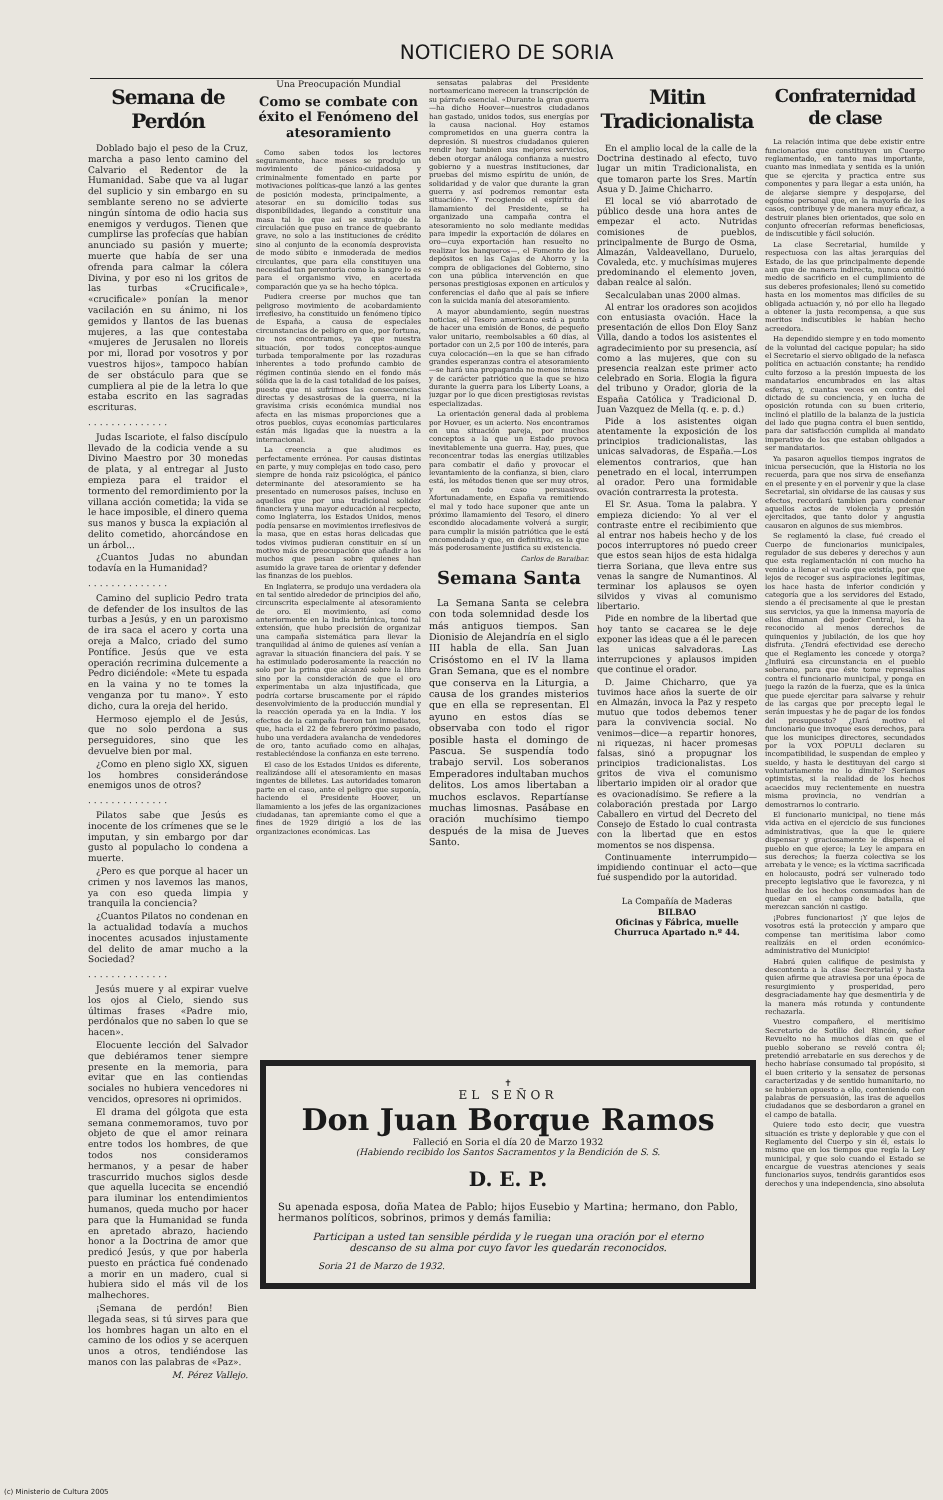NOTICIERO DE SORIA
Semana de Perdón
Doblado bajo el peso de la Cruz, marcha a paso lento camino del Calvario el Redentor de la Humanidad. Sabe que va al lugar del suplicio y sin embargo en su semblante sereno no se advierte ningún síntoma de odio hacia sus enemigos y verdugos. Tienen que cumplirse las profecías que habían anunciado su pasión y muerte; muerte que había de ser una ofrenda para calmar la cólera Divina, y por eso ni los gritos de las turbas «Crucificale», «crucificale» ponían la menor vacilación en su ánimo, ni los gemidos y llantos de las buenas mujeres, a las que contestaba «mujeres de Jerusalen no lloreis por mi, llorad por vosotros y por vuestros hijos», tampoco habían de ser obstáculo para que se cumpliera al pie de la letra lo que estaba escrito en las sagradas escrituras.
..............
Judas Iscariote, el falso discípulo llevado de la codicia vende a su Divino Maestro por 30 monedas de plata, y al entregar al Justo empieza para el traidor el tormento del remordimiento por la villana acción cometida; la vida se le hace imposible, el dinero quema sus manos y busca la expiación al delito cometido, ahorcándose en un árbol...
¿Cuantos Judas no abundan todavía en la Humanidad?
..............
Camino del suplicio Pedro trata de defender de los insultos de las turbas a Jesús, y en un paroxismo de ira saca el acero y corta una oreja a Malco, criado del sumo Pontífice. Jesús que ve esta operación recrimina dulcemente a Pedro diciéndole: «Mete tu espada en la vaina y no te tomes la venganza por tu mano». Y esto dicho, cura la oreja del herido.
Hermoso ejemplo el de Jesús, que no solo perdona a sus perseguidores, sino que les devuelve bien por mal.
¿Como en pleno siglo XX, siguen los hombres considerándose enemigos unos de otros?
..............
Pilatos sabe que Jesús es inocente de los crímenes que se le imputan, y sin embargo por dar gusto al populacho lo condena a muerte.
¿Pero es que porque al hacer un crimen y nos lavemos las manos, ya con eso queda limpia y tranquila la conciencia?
¿Cuantos Pilatos no condenan en la actualidad todavía a muchos inocentes acusados injustamente del delito de amar mucho a la Sociedad?
..............
Jesús muere y al expirar vuelve los ojos al Cielo, siendo sus últimas frases «Padre mio, perdónalos que no saben lo que se hacen».
Elocuente lección del Salvador que debiéramos tener siempre presente en la memoria, para evitar que en las contiendas sociales no hubiera vencedores ni vencidos, opresores ni oprimidos.
El drama del gólgota que esta semana conmemoramos, tuvo por objeto de que el amor reinara entre todos los hombres, de que todos nos consideramos hermanos, y a pesar de haber trascurrido muchos siglos desde que aquella lucecita se encendió para iluminar los entendimientos humanos, queda mucho por hacer para que la Humanidad se funda en apretado abrazo, haciendo honor a la Doctrina de amor que predicó Jesús, y que por haberla puesto en práctica fué condenado a morir en un madero, cual si hubiera sido el más vil de los malhechores.
¡Semana de perdón! Bien llegada seas, si tú sirves para que los hombres hagan un alto en el camino de los odios y se acerquen unos a otros, tendiéndose las manos con las palabras de «Paz».
M. Pérez Vallejo.
Una Preocupación Mundial
Como se combate con éxito el Fenómeno del atesoramiento
Como saben todos los lectores seguramente, hace meses se produjo un movimiento de pánico-cuidadosa y criminalmente fomentado en parte por motivaciones políticas-que lanzó a las gentes de posición modesta, principalmente, a atesorar en su domicilio todas sus disponibilidades, llegando a constituir una masa tal lo que así se sustrajo de la circulación que puso en trance de quebranto grave, no solo a las instituciones de crédito sino al conjunto de la economía desprovista de modo súbito e inmoderada de medios circulantes, que para ella constituyen una necesidad tan perentoria como la sangre lo es para el organismo vivo, en acertada comparación que ya se ha hecho tópica.
Pudiera creerse por muchos que tan peligroso movimiento de acobardamiento irreflesivo, ha constituido un fenómeno típico de España, a causa de especiales circunstancias de peligro en que, por fortuna, no nos encontramos, ya que nuestra situación, por todos conceptos-aunque turbada temporalmente por las rozaduras inherentes a todo profundo cambio de régimen continúa siendo en el fondo más sólida que la de la casi totalidad de los países, puesto que ni sufrimos las consecuencias directas y desastrosas de la guerra, ni la gravísima crisis económica mundial nos afecta en las mismas proporciones que a otros pueblos, cuyas economías particulares están más ligadas que la nuestra a la internacional.
La creencia a que aludimos es perfectamente errónea. Por causas distintas en parte, y muy complejas en todo caso, pero siempre de honda raiz psicológica, el pánico determinante del atesoramiento se ha presentado en numerosos países, incluso en aquellos que por una tradicional solidez financiera y una mayor educación al recpecto, como Inglaterra, los Estados Unidos, menos podía pensarse en movimientos irreflesivos de la masa, que en estas horas delicadas que todos vivimos pudieran constituir en sí un motivo más de preocupación que añadir a los muchos que pesan sobre quienes han asumido la grave tarea de orientar y defender las finanzas de los pueblos.
En Inglaterra, se produjo una verdadera ola en tal sentido alrededor de principios del año, circunscrita especialmente al atesoramiento de oro. El movimiento, así como anteriormente en la India británica, tomó tal extensión, que hubo precisión de organizar una campaña sistemática para llevar la tranquilidad al ánimo de quienes así venían a agravar la situación financiera del país. Y se ha estimulado poderosamente la reacción no solo por la prima que alcanzó sobre la libra sino por la consideración de que el oro experimentaba un alza injustificada, que podría cortarse bruscamente por el rápido desenvolvimiento de la producción mundial y la reacción operada ya en la India. Y los efectos de la campaña fueron tan inmediatos, que, hacia el 22 de febrero próximo pasado, hubo una verdadera avalancha de vendedores de oro, tanto acuñado como en alhajas, restableciéndose la confianza en este terreno.
El caso de los Estados Unidos es diferente, realizándose allí el atesoramiento en masas ingentes de billetes. Las autoridades tomaron parte en el caso, ante el peligro que suponía, haciendo el Presidente Hoover, un llamamiento a los jefes de las organizaciones ciudadanas, tan apremiante como el que a fines de 1929 dirigió a los de las organizaciones económicas. Las
sensatas palabras del Presidente norteamericano merecen la transcripción de su párrafo esencial. «Durante la gran guerra—ha dicho Hoover—nuestros ciudadanos han gastado, unidos todos, sus energías por la causa nacional. Hoy estamos comprometidos en una guerra contra la depresión. Si nuestros ciudadanos quieren rendir hoy tambien sus mejores servicios, deben otorgar análoga confianza a nuestro gobierno y a nuestras instituciones, dar pruebas del mismo espíritu de unión, de solidaridad y de valor que durante la gran guerra y así podremos remontar esta situación». Y recogiendo el espíritu del llamamiento del Presidente, se ha organizado una campaña contra el atesoramiento no solo mediante medidas para impedir la exportación de dólares en oro—cuya exportación han resuelto no realizar los banqueros—, el Fomento de los depósitos en las Cajas de Ahorro y la compra de obligaciones del Gobierno, sino con una pública intervención en que personas prestigiosas exponen en artículos y conferencias el daño que al país se infiere con la suicida manía del atesoramiento.
A mayor abundamiento, según nuestras noticias, el Tesoro americano está a punto de hacer una emisión de Bonos, de pequeño valor unitario, reembolsables a 60 días, al portador con un 2,5 por 100 de interés, para cuya colocación—en la que se han cifrado grandes esperanzas contra el atesoramiento—se hará una propaganda no menos intensa y de carácter patriótico que la que se hizo durante la guerra para los Liberty Loans, a juzgar por lo que dicen prestigiosas revistas especializadas.
La orientación general dada al problema por Hovuer, es un acierto. Nos encontramos en una situación pareja, por muchos conceptos a la que un Estado provoca inevitablemente una guerra. Hay, pues, que reconcentrar todas las energías utilizables para combatir el daño y provocar el levantamiento de la confianza, si bien, claro está, los métodos tienen que ser muy otros, y en todo caso persuasivos. Afortunadamente, en España va remitiendo el mal y todo hace suponer que ante un próximo llamamiento del Tesoro, el dinero escondido alocadamente volverá a surgir, para cumplir la misión patriótica que le está encomendada y que, en definitiva, es la que más poderosamente justifica su existencia.
Carlos de Baraibar.
Semana Santa
La Semana Santa se celebra con toda solemnidad desde los más antiguos tiempos. San Dionisio de Alejandría en el siglo III habla de ella. San Juan Crisóstomo en el IV la llama Gran Semana, que es el nombre que conserva en la Liturgia, a causa de los grandes misterios que en ella se representan. El ayuno en estos días se observaba con todo el rigor posible hasta el domingo de Pascua. Se suspendía todo trabajo servil. Los soberanos Emperadores indultaban muchos delitos. Los amos libertaban a muchos esclavos. Repartíanse muchas limosnas. Pasábase en oración muchísimo tiempo después de la misa de Jueves Santo.
Mitin Tradicionalista
En el amplio local de la calle de la Doctrina destinado al efecto, tuvo lugar un mitin Tradicionalista, en que tomaron parte los Sres. Martín Asua y D. Jaime Chicharro.
El local se vió abarrotado de público desde una hora antes de empezar el acto. Nutridas comisiones de pueblos, principalmente de Burgo de Osma, Almazán, Valdeavellano, Duruelo, Covaleda, etc. y muchísimas mujeres predominando el elemento joven, daban realce al salón.
Secalculaban unas 2000 almas.
Al entrar los oradores son acojidos con entusiasta ovación. Hace la presentación de ellos Don Eloy Sanz Villa, dando a todos los asistentes el agradecimiento por su presencia, así como a las mujeres, que con su presencia realzan este primer acto celebrado en Soria. Elogia la figura del tribuno y Orador, gloria de la España Católica y Tradicional D. Juan Vazquez de Mella (q. e. p. d.)
Pide a los asistentes oigan atentamente la exposición de los principios tradicionalistas, las unicas salvadoras, de España.—Los elementos contrarios, que han penetrado en el local, interrumpen al orador. Pero una formidable ovación contrarresta la protesta.
El Sr. Asua. Toma la palabra. Y empieza diciendo: Yo al ver el contraste entre el recibimiento que al entrar nos habeis hecho y de los pocos interruptores nó puedo creer que estos sean hijos de esta hidalga tierra Soriana, que lleva entre sus venas la sangre de Numantinos. Al terminar los aplausos se oyen silvidos y vivas al comunismo libertario.
Pide en nombre de la libertad que hoy tanto se cacarea se le deje exponer las ideas que a él le parecen las unicas salvadoras. Las interrupciones y aplausos impiden que continue el orador.
D. Jaime Chicharro, que ya tuvimos hace años la suerte de oir en Almazán, invoca la Paz y respeto mutuo que todos debemos tener para la convivencia social. No venimos—dice—a repartir honores, ni riquezas, ni hacer promesas falsas, sinó a propugnar los principios tradicionalistas. Los gritos de viva el comunismo libertario impiden oir al orador que es ovacionadísimo. Se refiere a la colaboración prestada por Largo Caballero en virtud del Decreto del Consejo de Estado lo cual contrasta con la libertad que en estos momentos se nos dispensa.
Continuamente interrumpido—impidiendo continuar el acto—que fué suspendido por la autoridad.
La Compañía de Maderas
BILBAO
Oficinas y Fábrica, muelle Churruca Apartado n.º 44.
Confraternidad de clase
La relación intima que debe existir entre funcionarios que constituyen un Cuerpo reglamentado, en tanto mas importante, cuanto mas inmediata y sentida es la unión que se ejercita y practica entre sus componentes y para llegar a esta unión, ha de alejarse siempre y despojarse, del egoísmo personal que, en la mayoría de los casos, contribuye y de manera muy eficaz, a destruir planes bien orientados, que solo en conjunto ofrecerían reformas beneficiosas, de indiscutible y fácil solución.
La clase Secretarial, humilde y respectuosa con las altas jerarquías del Estado, de las que principalmente depende aun que de manera indirecta, nunca omitió medio de sacrificio en el cumplimiento de sus deberes profesionales; llenó su cometido hasta en los momentos mas difíciles de su obligada actuación y, nó por ello ha llegado a obtener la justa recompensa, a que sus meritos indiscutibles le habían hecho acreedora.
Ha dependido siempre y en todo momento de la voluntad del cacique popular; ha sido el Secretario el siervo obligado de la nefasca política en actuación constante; ha rendido culto forzoso a la presión impuesta de los mandatarios encumbrados en las altas esferas, y, cuantas veces en contra del dictado de su conciencia, y en lucha de oposición rotunda con su buen criterio, inclinó el platillo de la balanza de la justicia del lado que pugna contra el buen sentido, para dar satisfacción cumplida al mandato imperativo de los que estaban obligados a ser mandatarios.
Ya pasaron aquellos tiempos ingratos de inicua persecución, que la Historia no los recuerda, para que nos sirva de enseñanza en el presente y en el porvenir y que la clase Secretarial, sin olvidarse de las causas y sus efectos, recordará tambien para condenar aquellos actos de violencia y presión ejercitados, que tanto dolor y angustia causaron en algunos de sus miembros.
Se reglamentó la clase, fué creado el Cuerpo de funcionarios municipales, regulador de sus deberes y derechos y aun que esta reglamentación ni con mucho ha venido a llenar el vacío que existía, por que lejos de recoger sus aspiraciones legítimas, los hace hasta de inferior condición y categoría que a los servidores del Estado, siendo a él precisamente al que le prestan sus servicios, ya que la inmensa mayoría de ellos dimanan del poder Central, les ha reconocido al menos derechos de quinquenios y jubilación, de los que hoy disfruta. ¿Tendrá efectividad ese derecho que el Reglamento les concede y otorga? ¿Influirá esa circunstancia en el pueblo soberano, para que éste tome represalias contra el funcionario municipal, y ponga en juego la razón de la fuerza, que es la única que puede ejercitar para salvarse y rehuir de las cargas que por precepto legal le serán impuestas y he de pagar de los fondos del presupuesto? ¿Dará motivo el funcionario que invoque esos derechos, para que los municipes directores, secundados por la VOX POPULI declaren su incompatibilidad, le suspendan de empleo y sueldo, y hasta le destituyan del cargo si voluntariamente no lo dimite? Seríamos optimistas, si la realidad de los hechos acaecidos muy recientemente en nuestra misma provincia, no vendrían a demostrarnos lo contrario.
El funcionario municipal, no tiene más vida activa en el ejercicio de sus funciones administrativas, que la que le quiere dispensar y graciosamente le dispensa el pueblo en que ejerce; la Ley le ampara en sus derechos; la fuerza colectiva se los arrebata y le vence; es la víctima sacrificada en holocausto, podrá ser vulnerado todo precepto legislativo que le favorezca, y ni huellas de los hechos consumados han de quedar en el campo de batalla, que merezcan sanción ni castigo.
¡Pobres funcionarios! ¡Y que lejos de vosotros está la protección y amparo que compense tan meritísima labor como realizáis en el orden económico-administrativo del Municipio!
Habrá quien califique de pesimista y descontenta a la clase Secretarial y hasta quien afirme que atraviesa por una época de resurgimiento y prosperidad, pero desgraciadamente hay que desmentirla y de la manera más rotunda y contundente rechazarla.
Vuestro compañero, el meritísimo Secretario de Sotillo del Rincón, señor Revuelto no ha muchos días en que el pueblo soberano se reveló contra él; pretendió arrebatarle en sus derechos y de hecho habríase consumado tal propósito, si el buen criterio y la sensatez de personas caracterizadas y de sentido humanitario, no se hubieran opuesto a ello, conteniendo con palabras de persuasión, las iras de aquellos ciudadanos que se desbordaron a granel en el campo de batalla.
Quiere todo esto decir, que vuestra situación es triste y deplorable y que con el Reglamento del Cuerpo y sin él, estais lo mismo que en los tiempos que regía la Ley municipal, y que solo cuando el Estado se encargue de vuestras atenciones y seais funcionarios suyos, tendréis garantidos esos derechos y una independencia, sino absoluta
✝
EL SEÑOR
Don Juan Borque Ramos
Falleció en Soria el día 20 de Marzo 1932
(Habiendo recibido los Santos Sacramentos y la Bendición de S. S.
D. E. P.
Su apenada esposa, doña Matea de Pablo; hijos Eusebio y Martina; hermano, don Pablo, hermanos políticos, sobrinos, primos y demás familia:
Participan a usted tan sensible pérdida y le ruegan una oración por el eterno descanso de su alma por cuyo favor les quedarán reconocidos.
Soria 21 de Marzo de 1932.
(c) Ministerio de Cultura 2005